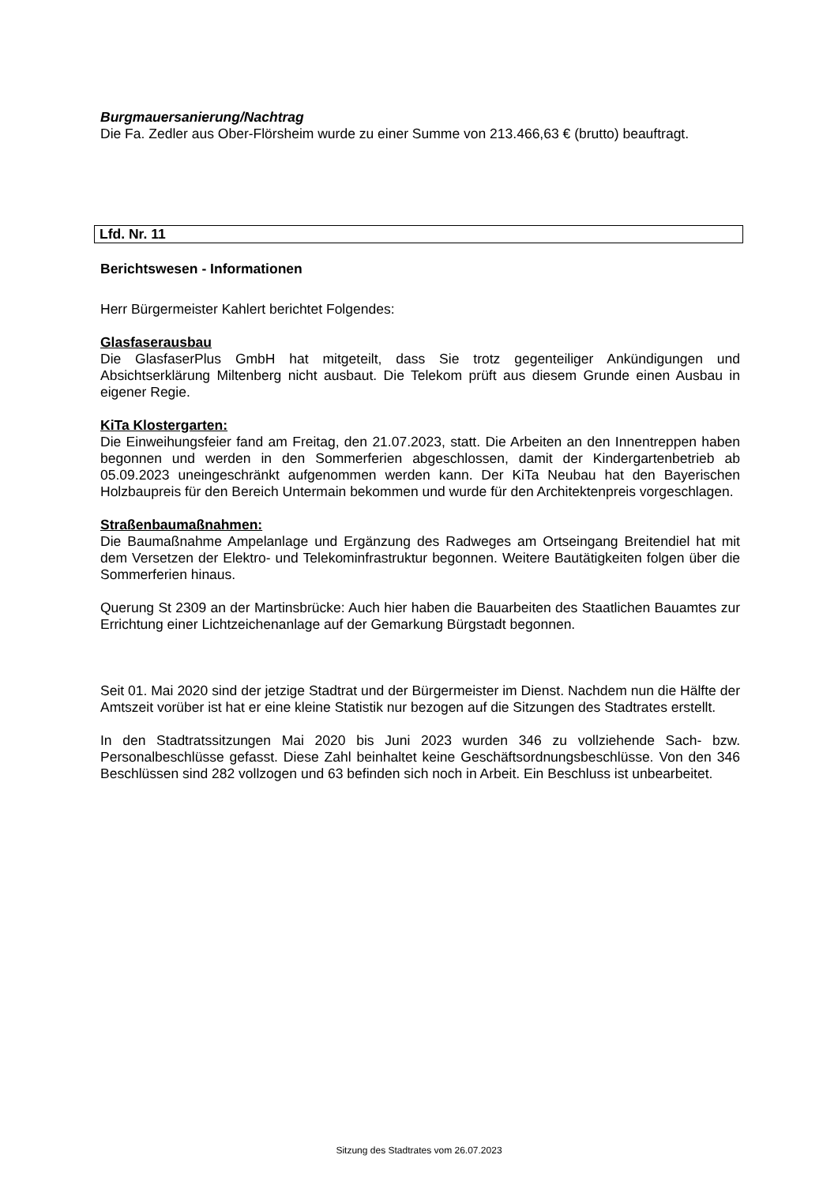Burgmauersanierung/Nachtrag
Die Fa. Zedler aus Ober-Flörsheim wurde zu einer Summe von 213.466,63 € (brutto) beauftragt.
Lfd. Nr. 11
Berichtswesen - Informationen
Herr Bürgermeister Kahlert berichtet Folgendes:
Glasfaserausbau
Die GlasfaserPlus GmbH hat mitgeteilt, dass Sie trotz gegenteiliger Ankündigungen und Absichtserklärung Miltenberg nicht ausbaut. Die Telekom prüft aus diesem Grunde einen Ausbau in eigener Regie.
KiTa Klostergarten:
Die Einweihungsfeier fand am Freitag, den 21.07.2023, statt. Die Arbeiten an den Innentreppen haben begonnen und werden in den Sommerferien abgeschlossen, damit der Kindergartenbetrieb ab 05.09.2023 uneingeschränkt aufgenommen werden kann. Der KiTa Neubau hat den Bayerischen Holzbaupreis für den Bereich Untermain bekommen und wurde für den Architektenpreis vorgeschlagen.
Straßenbaumaßnahmen:
Die Baumaßnahme Ampelanlage und Ergänzung des Radweges am Ortseingang Breitendiel hat mit dem Versetzen der Elektro- und Telekominfrastruktur begonnen. Weitere Bautätigkeiten folgen über die Sommerferien hinaus.
Querung St 2309 an der Martinsbrücke: Auch hier haben die Bauarbeiten des Staatlichen Bauamtes zur Errichtung einer Lichtzeichenanlage auf der Gemarkung Bürgstadt begonnen.
Seit 01. Mai 2020 sind der jetzige Stadtrat und der Bürgermeister im Dienst. Nachdem nun die Hälfte der Amtszeit vorüber ist hat er eine kleine Statistik nur bezogen auf die Sitzungen des Stadtrates erstellt.
In den Stadtratssitzungen Mai 2020 bis Juni 2023 wurden 346 zu vollziehende Sach- bzw. Personalbeschlüsse gefasst. Diese Zahl beinhaltet keine Geschäftsordnungsbeschlüsse. Von den 346 Beschlüssen sind 282 vollzogen und 63 befinden sich noch in Arbeit. Ein Beschluss ist unbearbeitet.
Sitzung des Stadtrates vom 26.07.2023